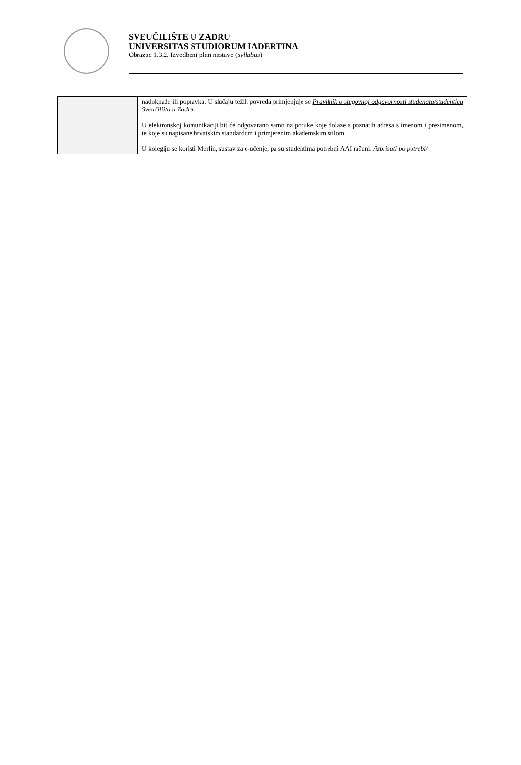SVEUČILIŠTE U ZADRU
UNIVERSITAS STUDIORUM IADERTINA
Obrazac 1.3.2. Izvedbeni plan nastave (syllabus)
| | nadoknade ili popravka. U slučaju težih povreda primjenjuje se Pravilnik o stegovnoj odgovornosti studenata/studentica Sveučilišta u Zadru . U elektronskoj komunikaciji bit će odgovarano samo na poruke koje dolaze s poznatih adresa s imenom i prezimenom, te koje su napisane hrvatskim standardom i primjerenim akademskim stilom. U kolegiju se koristi Merlin, sustav za e-učenje, pa su studentima potrebni AAI računi. /izbrisati po potrebi/ |